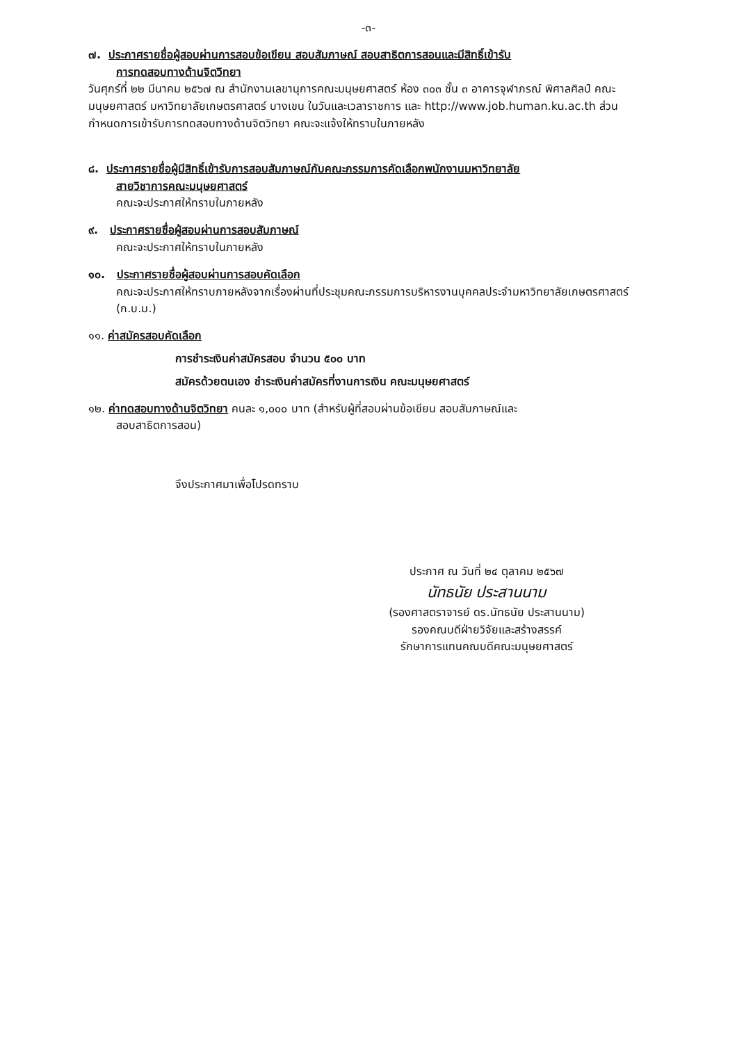-๓-
๗. ประกาศรายชื่อผู้สอบผ่านการสอบข้อเขียน สอบสัมภาษณ์ สอบสาธิตการสอนและมีสิทธิ์เข้ารับ
การทดสอบทางด้านจิตวิทยา
วันศุกร์ที่ ๒๒ มีนาคม ๒๕๖๗ ณ สำนักงานเลขานุการคณะมนุษยศาสตร์ ห้อง ๓๐๓ ชั้น ๓ อาคารจุฬาภรณ์ พิศาลศิลป์ คณะมนุษยศาสตร์ มหาวิทยาลัยเกษตรศาสตร์ บางเขน ในวันและเวลาราชการ และ http://www.job.human.ku.ac.th ส่วนกำหนดการเข้ารับการทดสอบทางด้านจิตวิทยา คณะจะแจ้งให้ทราบในภายหลัง
๘. ประกาศรายชื่อผู้มีสิทธิ์เข้ารับการสอบสัมภาษณ์กับคณะกรรมการคัดเลือกพนักงานมหาวิทยาลัย
สายวิชาการคณะมนุษยศาสตร์
คณะจะประกาศให้ทราบในภายหลัง
๙. ประกาศรายชื่อผู้สอบผ่านการสอบสัมภาษณ์
คณะจะประกาศให้ทราบในภายหลัง
๑๐. ประกาศรายชื่อผู้สอบผ่านการสอบคัดเลือก
คณะจะประกาศให้ทราบภายหลังจากเรื่องผ่านที่ประชุมคณะกรรมการบริหารงานบุคคลประจำมหาวิทยาลัยเกษตรศาสตร์ (ก.บ.ม.)
๑๑. ค่าสมัครสอบคัดเลือก
การชำระเงินค่าสมัครสอบ จำนวน ๕๐๐ บาท
สมัครด้วยตนเอง ชำระเงินค่าสมัครที่งานการเงิน คณะมนุษยศาสตร์
๑๒. ค่าทดสอบทางด้านจิตวิทยา คนละ ๑,๐๐๐ บาท (สำหรับผู้ที่สอบผ่านข้อเขียน สอบสัมภาษณ์และ
สอบสาธิตการสอน)
จึงประกาศมาเพื่อโปรดทราบ
ประกาศ ณ วันที่ ๒๔ ตุลาคม ๒๕๖๗
นัทธนัย ประสานนาม
(รองศาสตราจารย์ ดร.นัทธนัย ประสานนาม)
รองคณบดีฝ่ายวิจัยและสร้างสรรค์
รักษาการแทนคณบดีคณะมนุษยศาสตร์